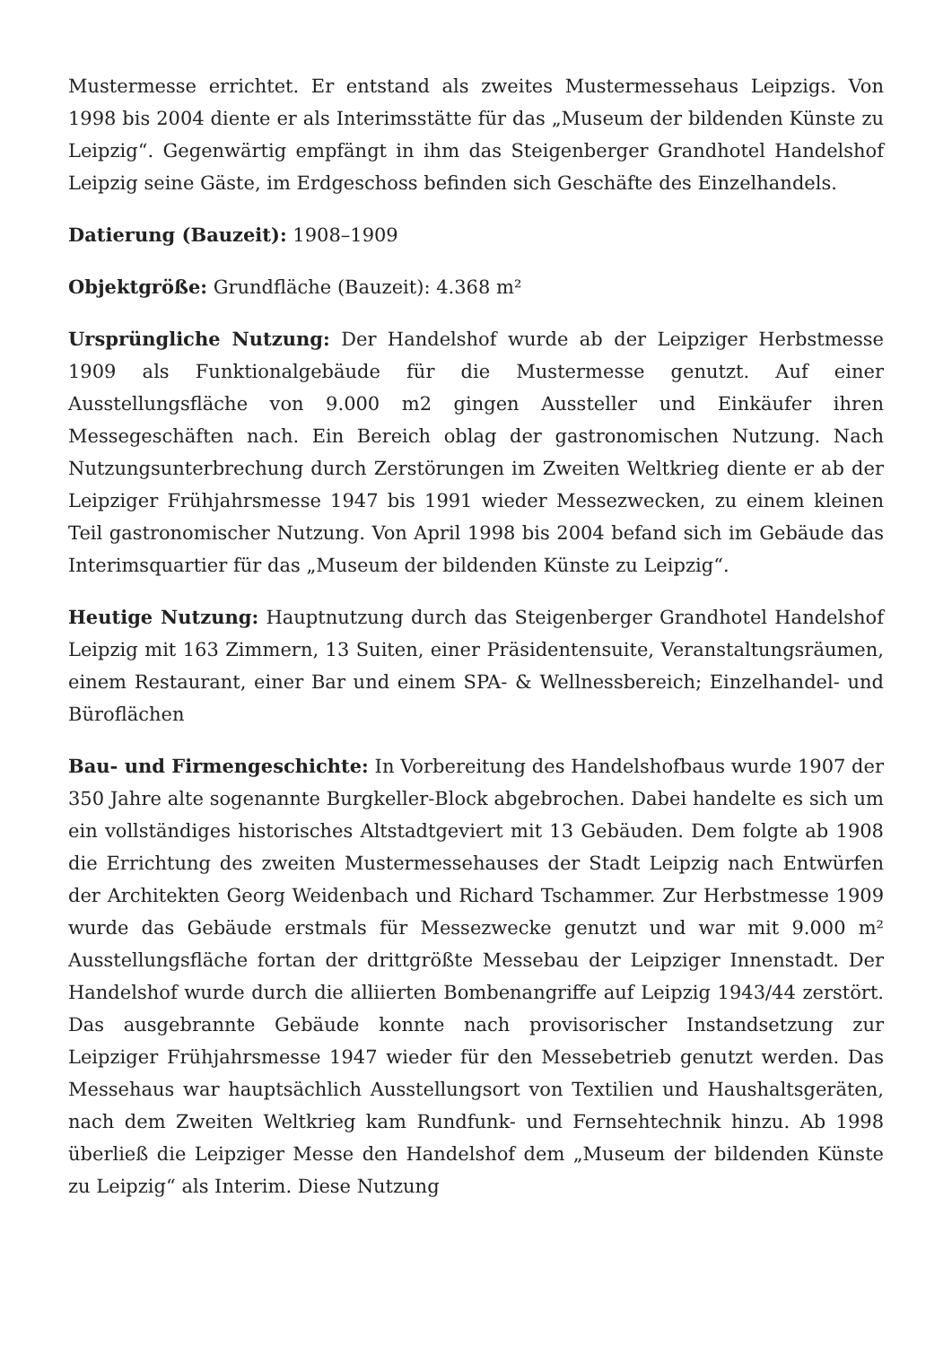Mustermesse errichtet. Er entstand als zweites Mustermessehaus Leipzigs. Von 1998 bis 2004 diente er als Interimsstätte für das „Museum der bildenden Künste zu Leipzig“. Gegenwärtig empfängt in ihm das Steigenberger Grandhotel Handelshof Leipzig seine Gäste, im Erdgeschoss befinden sich Geschäfte des Einzelhandels.
Datierung (Bauzeit): 1908–1909
Objektgröße: Grundfläche (Bauzeit): 4.368 m²
Ursprüngliche Nutzung: Der Handelshof wurde ab der Leipziger Herbstmesse 1909 als Funktionalgebäude für die Mustermesse genutzt. Auf einer Ausstellungsfläche von 9.000 m2 gingen Aussteller und Einkäufer ihren Messegeschäften nach. Ein Bereich oblag der gastronomischen Nutzung. Nach Nutzungsunterbrechung durch Zerstörungen im Zweiten Weltkrieg diente er ab der Leipziger Frühjahrsmesse 1947 bis 1991 wieder Messezwecken, zu einem kleinen Teil gastronomischer Nutzung. Von April 1998 bis 2004 befand sich im Gebäude das Interimsquartier für das „Museum der bildenden Künste zu Leipzig“.
Heutige Nutzung: Hauptnutzung durch das Steigenberger Grandhotel Handelshof Leipzig mit 163 Zimmern, 13 Suiten, einer Präsidentensuite, Veranstaltungsräumen, einem Restaurant, einer Bar und einem SPA- & Wellnessbereich; Einzelhandel- und Büroflächen
Bau- und Firmengeschichte: In Vorbereitung des Handelshofbaus wurde 1907 der 350 Jahre alte sogenannte Burgkeller-Block abgebrochen. Dabei handelte es sich um ein vollständiges historisches Altstadtgeviert mit 13 Gebäuden. Dem folgte ab 1908 die Errichtung des zweiten Mustermessehauses der Stadt Leipzig nach Entwürfen der Architekten Georg Weidenbach und Richard Tschammer. Zur Herbstmesse 1909 wurde das Gebäude erstmals für Messezwecke genutzt und war mit 9.000 m² Ausstellungsfläche fortan der drittgrößte Messebau der Leipziger Innenstadt. Der Handelshof wurde durch die alliierten Bombenangriffe auf Leipzig 1943/44 zerstört. Das ausgebrannte Gebäude konnte nach provisorischer Instandsetzung zur Leipziger Frühjahrsmesse 1947 wieder für den Messebetrieb genutzt werden. Das Messehaus war hauptsächlich Ausstellungsort von Textilien und Haushaltsgeräten, nach dem Zweiten Weltkrieg kam Rundfunk- und Fernsehtechnik hinzu. Ab 1998 überließ die Leipziger Messe den Handelshof dem „Museum der bildenden Künste zu Leipzig“ als Interim. Diese Nutzung